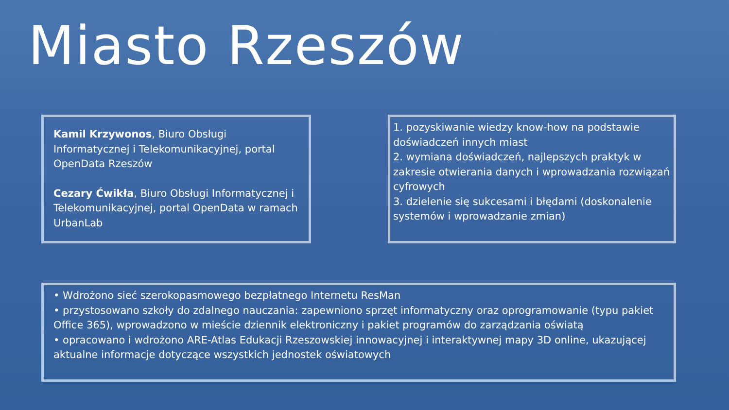Miasto Rzeszów
Kamil Krzywonos, Biuro Obsługi Informatycznej i Telekomunikacyjnej, portal OpenData Rzeszów
Cezary Ćwikła, Biuro Obsługi Informatycznej i Telekomunikacyjnej, portal OpenData w ramach UrbanLab
1. pozyskiwanie wiedzy know-how na podstawie doświadczeń innych miast
2. wymiana doświadczeń, najlepszych praktyk w zakresie otwierania danych i wprowadzania rozwiązań cyfrowych
3. dzielenie się sukcesami i błędami (doskonalenie systemów i wprowadzanie zmian)
• Wdrożono sieć szerokopasmowego bezpłatnego Internetu ResMan
• przystosowano szkoły do zdalnego nauczania: zapewniono sprzęt informatyczny oraz oprogramowanie (typu pakiet Office 365), wprowadzono w mieście dziennik elektroniczny i pakiet programów do zarządzania oświatą
• opracowano i wdrożono ARE-Atlas Edukacji Rzeszowskiej innowacyjnej i interaktywnej mapy 3D online, ukazującej aktualne informacje dotyczące wszystkich jednostek oświatowych